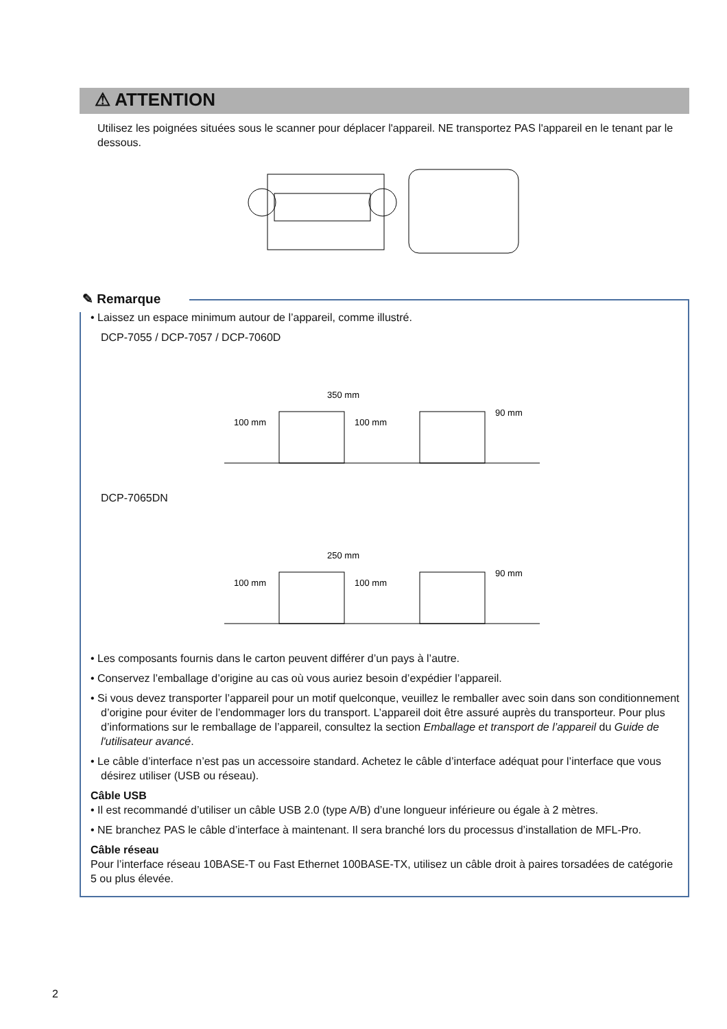⚠ ATTENTION
Utilisez les poignées situées sous le scanner pour déplacer l'appareil. NE transportez PAS l'appareil en le tenant par le dessous.
✎ Remarque
• Laissez un espace minimum autour de l’appareil, comme illustré.
DCP-7055 / DCP-7057 / DCP-7060D
350 mm
100 mm
100 mm
90 mm
DCP-7065DN
250 mm
100 mm
100 mm
90 mm
• Les composants fournis dans le carton peuvent différer d’un pays à l’autre.
• Conservez l’emballage d’origine au cas où vous auriez besoin d’expédier l’appareil.
• Si vous devez transporter l’appareil pour un motif quelconque, veuillez le remballer avec soin dans son conditionnement d’origine pour éviter de l’endommager lors du transport. L’appareil doit être assuré auprès du transporteur. Pour plus d’informations sur le remballage de l’appareil, consultez la section Emballage et transport de l’appareil du Guide de l'utilisateur avancé.
• Le câble d’interface n’est pas un accessoire standard. Achetez le câble d’interface adéquat pour l’interface que vous désirez utiliser (USB ou réseau).
Câble USB
• Il est recommandé d’utiliser un câble USB 2.0 (type A/B) d’une longueur inférieure ou égale à 2 mètres.
• NE branchez PAS le câble d’interface à maintenant. Il sera branché lors du processus d’installation de MFL-Pro.
Câble réseau
Pour l’interface réseau 10BASE-T ou Fast Ethernet 100BASE-TX, utilisez un câble droit à paires torsadées de catégorie 5 ou plus élevée.
2